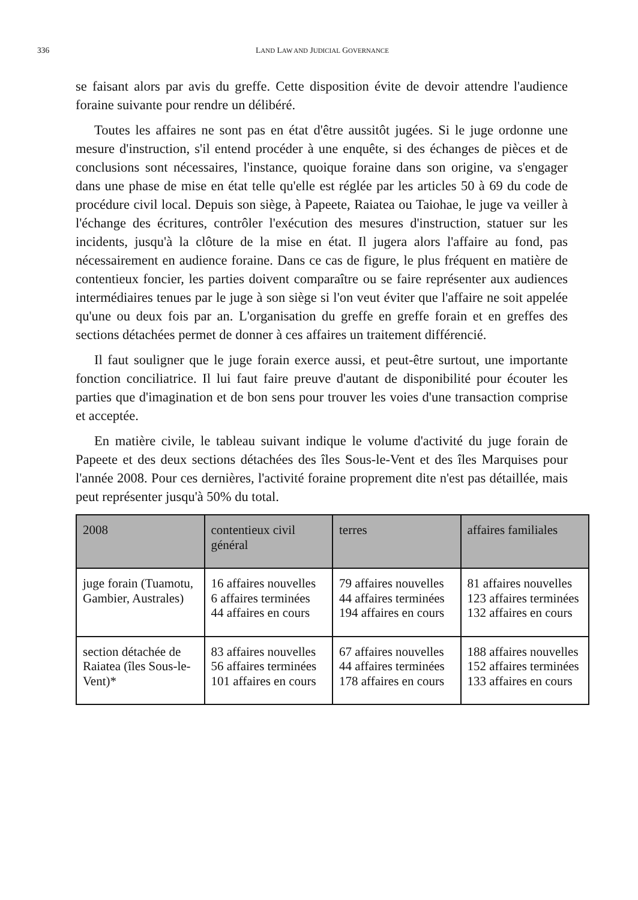336
LAND LAW AND JUDICIAL GOVERNANCE
se faisant alors par avis du greffe. Cette disposition évite de devoir attendre l'audience foraine suivante pour rendre un délibéré.
Toutes les affaires ne sont pas en état d'être aussitôt jugées. Si le juge ordonne une mesure d'instruction, s'il entend procéder à une enquête, si des échanges de pièces et de conclusions sont nécessaires, l'instance, quoique foraine dans son origine, va s'engager dans une phase de mise en état telle qu'elle est réglée par les articles 50 à 69 du code de procédure civil local. Depuis son siège, à Papeete, Raiatea ou Taiohae, le juge va veiller à l'échange des écritures, contrôler l'exécution des mesures d'instruction, statuer sur les incidents, jusqu'à la clôture de la mise en état. Il jugera alors l'affaire au fond, pas nécessairement en audience foraine. Dans ce cas de figure, le plus fréquent en matière de contentieux foncier, les parties doivent comparaître ou se faire représenter aux audiences intermédiaires tenues par le juge à son siège si l'on veut éviter que l'affaire ne soit appelée qu'une ou deux fois par an. L'organisation du greffe en greffe forain et en greffes des sections détachées permet de donner à ces affaires un traitement différencié.
Il faut souligner que le juge forain exerce aussi, et peut-être surtout, une importante fonction conciliatrice. Il lui faut faire preuve d'autant de disponibilité pour écouter les parties que d'imagination et de bon sens pour trouver les voies d'une transaction comprise et acceptée.
En matière civile, le tableau suivant indique le volume d'activité du juge forain de Papeete et des deux sections détachées des îles Sous-le-Vent et des îles Marquises pour l'année 2008. Pour ces dernières, l'activité foraine proprement dite n'est pas détaillée, mais peut représenter jusqu'à 50% du total.
| 2008 | contentieux civil général | terres | affaires familiales |
| --- | --- | --- | --- |
| juge forain (Tuamotu, Gambier, Australes) | 16 affaires nouvelles 6 affaires terminées 44 affaires en cours | 79 affaires nouvelles 44 affaires terminées 194 affaires en cours | 81 affaires nouvelles 123 affaires terminées 132 affaires en cours |
| section détachée de Raiatea (îles Sous-le-Vent)* | 83 affaires nouvelles 56 affaires terminées 101 affaires en cours | 67 affaires nouvelles 44 affaires terminées 178 affaires en cours | 188 affaires nouvelles 152 affaires terminées 133 affaires en cours |